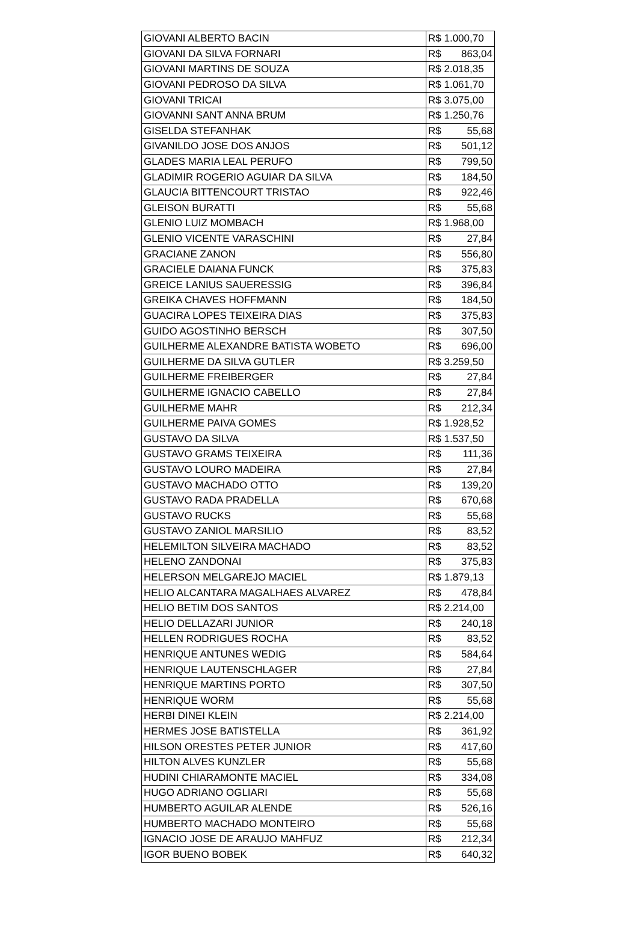| GIOVANI ALBERTO BACIN | R$ 1.000,70 |
| GIOVANI DA SILVA FORNARI | R$ 863,04 |
| GIOVANI MARTINS DE SOUZA | R$ 2.018,35 |
| GIOVANI PEDROSO DA SILVA | R$ 1.061,70 |
| GIOVANI TRICAI | R$ 3.075,00 |
| GIOVANNI SANT ANNA BRUM | R$ 1.250,76 |
| GISELDA STEFANHAK | R$ 55,68 |
| GIVANILDO JOSE DOS ANJOS | R$ 501,12 |
| GLADES MARIA LEAL PERUFO | R$ 799,50 |
| GLADIMIR ROGERIO AGUIAR DA SILVA | R$ 184,50 |
| GLAUCIA BITTENCOURT TRISTAO | R$ 922,46 |
| GLEISON BURATTI | R$ 55,68 |
| GLENIO LUIZ MOMBACH | R$ 1.968,00 |
| GLENIO VICENTE VARASCHINI | R$ 27,84 |
| GRACIANE ZANON | R$ 556,80 |
| GRACIELE DAIANA FUNCK | R$ 375,83 |
| GREICE LANIUS SAUERESSIG | R$ 396,84 |
| GREIKA CHAVES HOFFMANN | R$ 184,50 |
| GUACIRA LOPES TEIXEIRA DIAS | R$ 375,83 |
| GUIDO AGOSTINHO BERSCH | R$ 307,50 |
| GUILHERME ALEXANDRE BATISTA WOBETO | R$ 696,00 |
| GUILHERME DA SILVA GUTLER | R$ 3.259,50 |
| GUILHERME FREIBERGER | R$ 27,84 |
| GUILHERME IGNACIO CABELLO | R$ 27,84 |
| GUILHERME MAHR | R$ 212,34 |
| GUILHERME PAIVA GOMES | R$ 1.928,52 |
| GUSTAVO DA SILVA | R$ 1.537,50 |
| GUSTAVO GRAMS TEIXEIRA | R$ 111,36 |
| GUSTAVO LOURO MADEIRA | R$ 27,84 |
| GUSTAVO MACHADO OTTO | R$ 139,20 |
| GUSTAVO RADA PRADELLA | R$ 670,68 |
| GUSTAVO RUCKS | R$ 55,68 |
| GUSTAVO ZANIOL MARSILIO | R$ 83,52 |
| HELEMILTON SILVEIRA MACHADO | R$ 83,52 |
| HELENO ZANDONAI | R$ 375,83 |
| HELERSON MELGAREJO MACIEL | R$ 1.879,13 |
| HELIO ALCANTARA MAGALHAES ALVAREZ | R$ 478,84 |
| HELIO BETIM DOS SANTOS | R$ 2.214,00 |
| HELIO DELLAZARI JUNIOR | R$ 240,18 |
| HELLEN RODRIGUES ROCHA | R$ 83,52 |
| HENRIQUE ANTUNES WEDIG | R$ 584,64 |
| HENRIQUE LAUTENSCHLAGER | R$ 27,84 |
| HENRIQUE MARTINS PORTO | R$ 307,50 |
| HENRIQUE WORM | R$ 55,68 |
| HERBI DINEI KLEIN | R$ 2.214,00 |
| HERMES JOSE BATISTELLA | R$ 361,92 |
| HILSON ORESTES PETER JUNIOR | R$ 417,60 |
| HILTON ALVES KUNZLER | R$ 55,68 |
| HUDINI CHIARAMONTE MACIEL | R$ 334,08 |
| HUGO ADRIANO OGLIARI | R$ 55,68 |
| HUMBERTO AGUILAR ALENDE | R$ 526,16 |
| HUMBERTO MACHADO MONTEIRO | R$ 55,68 |
| IGNACIO JOSE DE ARAUJO MAHFUZ | R$ 212,34 |
| IGOR BUENO BOBEK | R$ 640,32 |